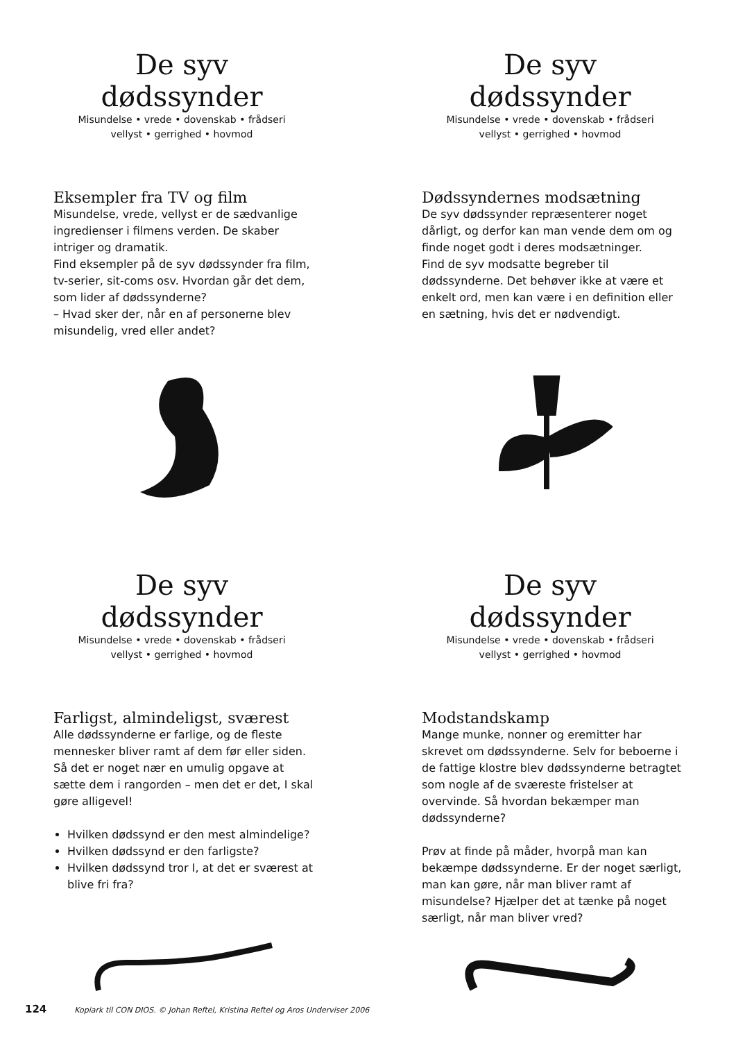De syv dødssynder
Misundelse • vrede • dovenskab • frådseri
vellyst • gerrighed • hovmod
Eksempler fra TV og film
Misundelse, vrede, vellyst er de sædvanlige ingredienser i filmens verden. De skaber intriger og dramatik.
Find eksempler på de syv dødssynder fra film, tv-serier, sit-coms osv. Hvordan går det dem, som lider af dødssynderne?
– Hvad sker der, når en af personerne blev misundelig, vred eller andet?
De syv dødssynder
Misundelse • vrede • dovenskab • frådseri
vellyst • gerrighed • hovmod
Dødssyndernes modsætning
De syv dødssynder repræsenterer noget dårligt, og derfor kan man vende dem om og finde noget godt i deres modsætninger.
Find de syv modsatte begreber til dødssynderne. Det behøver ikke at være et enkelt ord, men kan være i en definition eller en sætning, hvis det er nødvendigt.
De syv dødssynder
Misundelse • vrede • dovenskab • frådseri
vellyst • gerrighed • hovmod
Farligst, almindeligst, sværest
Alle dødssynderne er farlige, og de fleste mennesker bliver ramt af dem før eller siden. Så det er noget nær en umulig opgave at sætte dem i rangorden – men det er det, I skal gøre alligevel!
Hvilken dødssynd er den mest almindelige?
Hvilken dødssynd er den farligste?
Hvilken dødssynd tror I, at det er sværest at blive fri fra?
De syv dødssynder
Misundelse • vrede • dovenskab • frådseri
vellyst • gerrighed • hovmod
Modstandskamp
Mange munke, nonner og eremitter har skrevet om dødssynderne. Selv for beboerne i de fattige klostre blev dødssynderne betragtet som nogle af de sværeste fristelser at overvinde. Så hvordan bekæmper man dødssynderne?
Prøv at finde på måder, hvorpå man kan bekæmpe dødssynderne. Er der noget særligt, man kan gøre, når man bliver ramt af misundelse? Hjælper det at tænke på noget særligt, når man bliver vred?
124 Kopiark til CON DIOS. © Johan Reftel, Kristina Reftel og Aros Underviser 2006